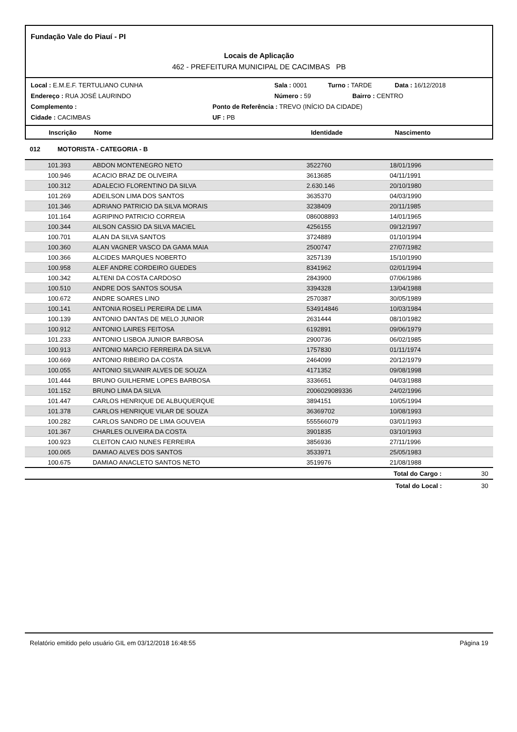Fundação Vale do Piauí - PI
Locais de Aplicação
462 - PREFEITURA MUNICIPAL DE CACIMBAS PB
Local : E.M.E.F. TERTULIANO CUNHA Sala : 0001 Turno : TARDE Data : 16/12/2018
Endereço : RUA JOSÉ LAURINDO Número : 59 Bairro : CENTRO
Complemento : Ponto de Referência : TREVO (INÍCIO DA CIDADE)
Cidade : CACIMBAS UF : PB
Inscrição Nome Identidade Nascimento
012 MOTORISTA - CATEGORIA - B
| 101.393 | ABDON MONTENEGRO NETO | 3522760 | 18/01/1996 | |
| 100.946 | ACACIO BRAZ DE OLIVEIRA | 3613685 | 04/11/1991 | |
| 100.312 | ADALECIO FLORENTINO DA SILVA | 2.630.146 | 20/10/1980 | |
| 101.269 | ADEILSON LIMA DOS SANTOS | 3635370 | 04/03/1990 | |
| 101.346 | ADRIANO PATRICIO DA SILVA MORAIS | 3238409 | 20/11/1985 | |
| 101.164 | AGRIPINO PATRICIO CORREIA | 086008893 | 14/01/1965 | |
| 100.344 | AILSON CASSIO DA SILVA MACIEL | 4256155 | 09/12/1997 | |
| 100.701 | ALAN DA SILVA SANTOS | 3724889 | 01/10/1994 | |
| 100.360 | ALAN VAGNER VASCO DA GAMA MAIA | 2500747 | 27/07/1982 | |
| 100.366 | ALCIDES MARQUES NOBERTO | 3257139 | 15/10/1990 | |
| 100.958 | ALEF ANDRE CORDEIRO GUEDES | 8341962 | 02/01/1994 | |
| 100.342 | ALTENI DA COSTA CARDOSO | 2843900 | 07/06/1986 | |
| 100.510 | ANDRE DOS SANTOS SOUSA | 3394328 | 13/04/1988 | |
| 100.672 | ANDRE SOARES LINO | 2570387 | 30/05/1989 | |
| 100.141 | ANTONIA ROSELI PEREIRA DE LIMA | 534914846 | 10/03/1984 | |
| 100.139 | ANTONIO DANTAS DE MELO JUNIOR | 2631444 | 08/10/1982 | |
| 100.912 | ANTONIO LAIRES FEITOSA | 6192891 | 09/06/1979 | |
| 101.233 | ANTONIO LISBOA JUNIOR BARBOSA | 2900736 | 06/02/1985 | |
| 100.913 | ANTONIO MARCIO FERREIRA DA SILVA | 1757830 | 01/11/1974 | |
| 100.669 | ANTONIO RIBEIRO DA COSTA | 2464099 | 20/12/1979 | |
| 100.055 | ANTONIO SILVANIR ALVES DE SOUZA | 4171352 | 09/08/1998 | |
| 101.444 | BRUNO GUILHERME LOPES BARBOSA | 3336651 | 04/03/1988 | |
| 101.152 | BRUNO LIMA DA SILVA | 2006029089336 | 24/02/1996 | |
| 101.447 | CARLOS HENRIQUE DE ALBUQUERQUE | 3894151 | 10/05/1994 | |
| 101.378 | CARLOS HENRIQUE VILAR DE SOUZA | 36369702 | 10/08/1993 | |
| 100.282 | CARLOS SANDRO DE LIMA GOUVEIA | 555566079 | 03/01/1993 | |
| 101.367 | CHARLES OLIVEIRA DA COSTA | 3901835 | 03/10/1993 | |
| 100.923 | CLEITON CAIO NUNES FERREIRA | 3856936 | 27/11/1996 | |
| 100.065 | DAMIAO ALVES DOS SANTOS | 3533971 | 25/05/1983 | |
| 100.675 | DAMIAO ANACLETO SANTOS NETO | 3519976 | 21/08/1988 | |
| | | | Total do Cargo : | 30 |
| | | | Total do Local : | 30 |
Relatório emitido pelo usuário GIL em 03/12/2018 16:48:55 Página 19